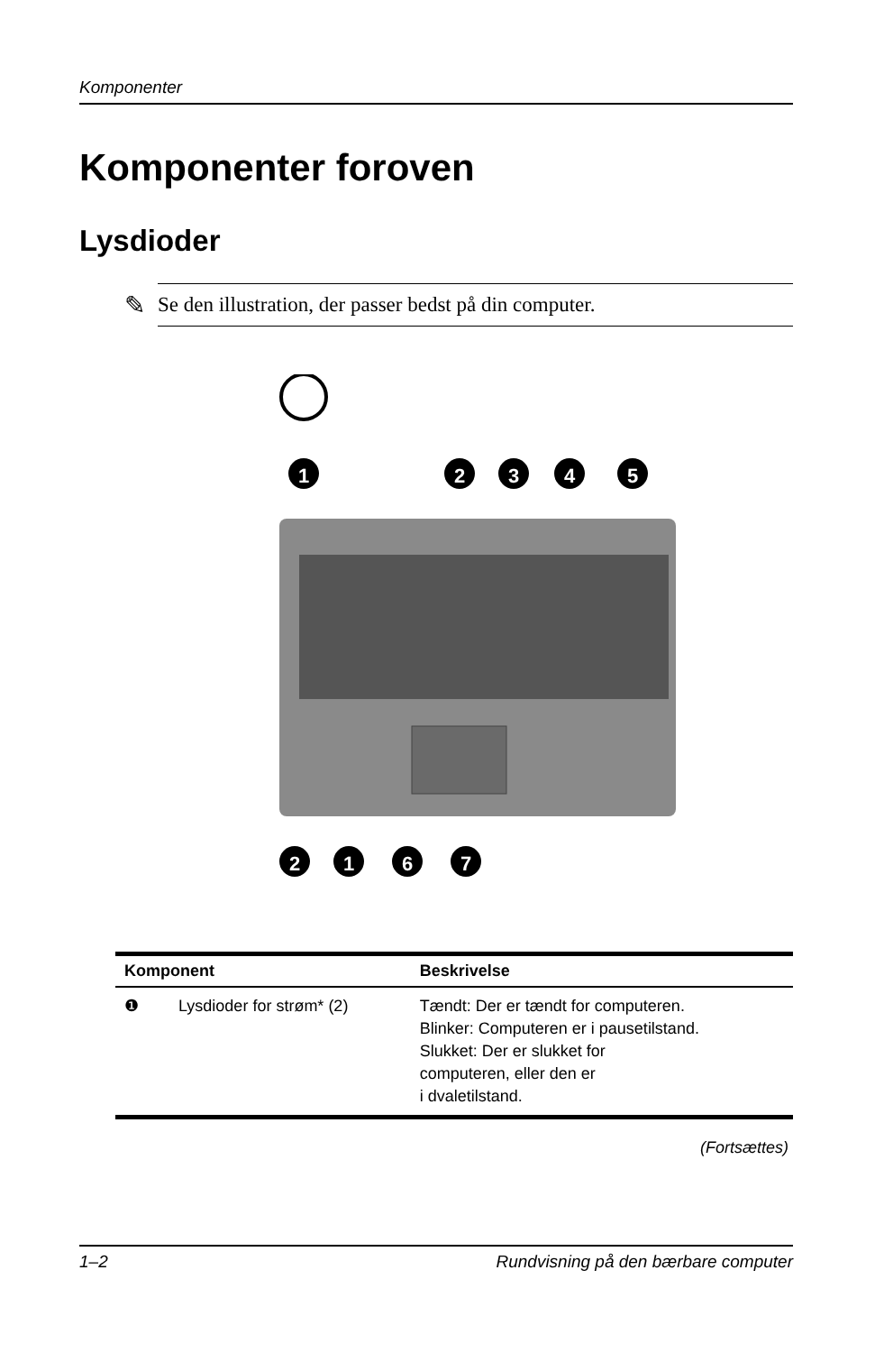Komponenter
Komponenter foroven
Lysdioder
✎
Se den illustration, der passer bedst på din computer.
1
2
3
4
5
2
1
6
7
| Komponent | | Beskrivelse |
| --- | --- | --- |
| ❶ | Lysdioder for strøm* (2) | Tændt: Der er tændt for computeren. Blinker: Computeren er i pausetilstand. Slukket: Der er slukket for computeren, eller den er i dvaletilstand. |
(Fortsættes)
1–2 Rundvisning på den bærbare computer